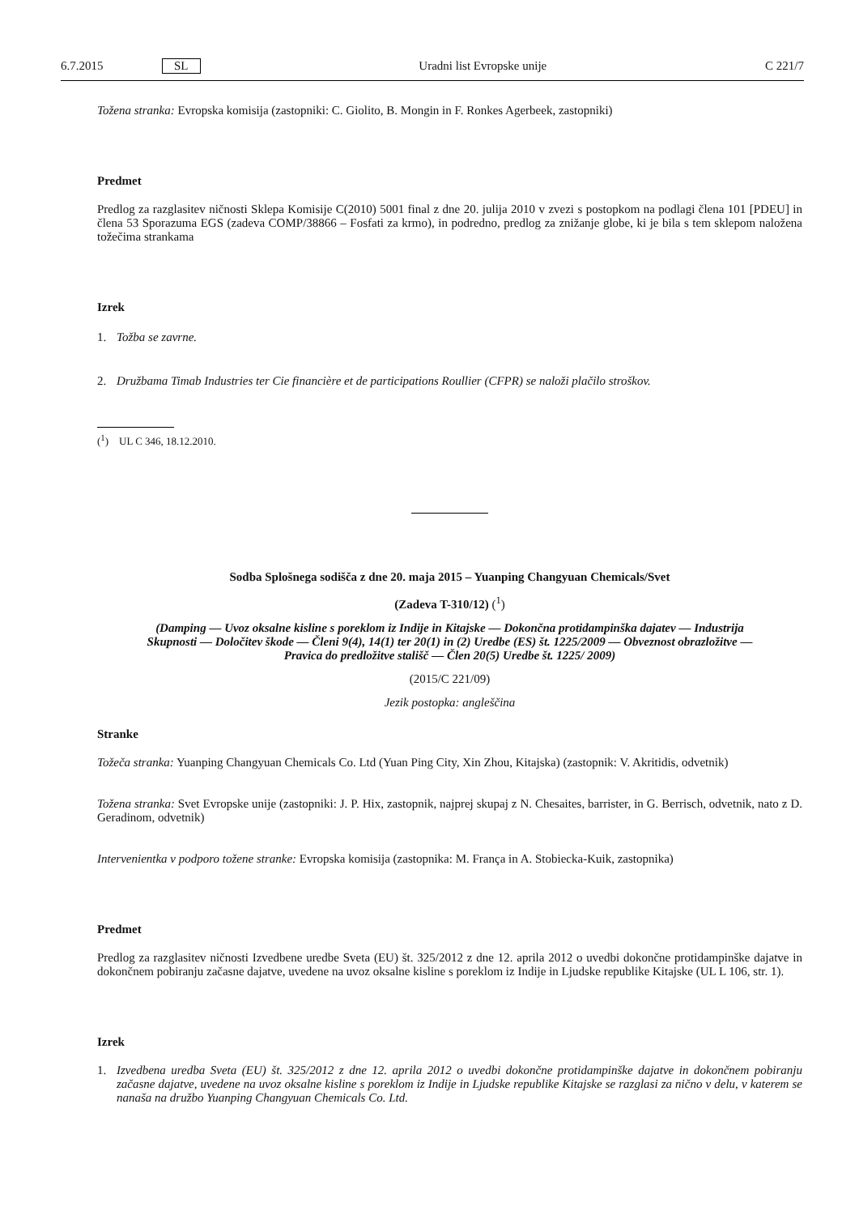6.7.2015 SL Uradni list Evropske unije C 221/7
Tožena stranka: Evropska komisija (zastopniki: C. Giolito, B. Mongin in F. Ronkes Agerbeek, zastopniki)
Predmet
Predlog za razglasitev ničnosti Sklepa Komisije C(2010) 5001 final z dne 20. julija 2010 v zvezi s postopkom na podlagi člena 101 [PDEU] in člena 53 Sporazuma EGS (zadeva COMP/38866 – Fosfati za krmo), in podredno, predlog za znižanje globe, ki je bila s tem sklepom naložena tožečima strankama
Izrek
1. Tožba se zavrne.
2. Družbama Timab Industries ter Cie financière et de participations Roullier (CFPR) se naloži plačilo stroškov.
(<sup>1</sup>) UL C 346, 18.12.2010.
Sodba Splošnega sodišča z dne 20. maja 2015 – Yuanping Changyuan Chemicals/Svet
(Zadeva T-310/12) (<sup>1</sup>)
(Damping — Uvoz oksalne kisline s poreklom iz Indije in Kitajske — Dokončna protidampinška dajatev — Industrija Skupnosti — Določitev škode — Členi 9(4), 14(1) ter 20(1) in (2) Uredbe (ES) št. 1225/2009 — Obveznost obrazložitve — Pravica do predložitve stališč — Člen 20(5) Uredbe št. 1225/ 2009)
(2015/C 221/09)
Jezik postopka: angleščina
Stranke
Tožeča stranka: Yuanping Changyuan Chemicals Co. Ltd (Yuan Ping City, Xin Zhou, Kitajska) (zastopnik: V. Akritidis, odvetnik)
Tožena stranka: Svet Evropske unije (zastopniki: J. P. Hix, zastopnik, najprej skupaj z N. Chesaites, barrister, in G. Berrisch, odvetnik, nato z D. Geradinom, odvetnik)
Intervenientka v podporo tožene stranke: Evropska komisija (zastopnika: M. França in A. Stobiecka-Kuik, zastopnika)
Predmet
Predlog za razglasitev ničnosti Izvedbene uredbe Sveta (EU) št. 325/2012 z dne 12. aprila 2012 o uvedbi dokončne protidampinške dajatve in dokončnem pobiranju začasne dajatve, uvedene na uvoz oksalne kisline s poreklom iz Indije in Ljudske republike Kitajske (UL L 106, str. 1).
Izrek
1. Izvedbena uredba Sveta (EU) št. 325/2012 z dne 12. aprila 2012 o uvedbi dokončne protidampinške dajatve in dokončnem pobiranju začasne dajatve, uvedene na uvoz oksalne kisline s poreklom iz Indije in Ljudske republike Kitajske se razglasi za nično v delu, v katerem se nanaša na družbo Yuanping Changyuan Chemicals Co. Ltd.